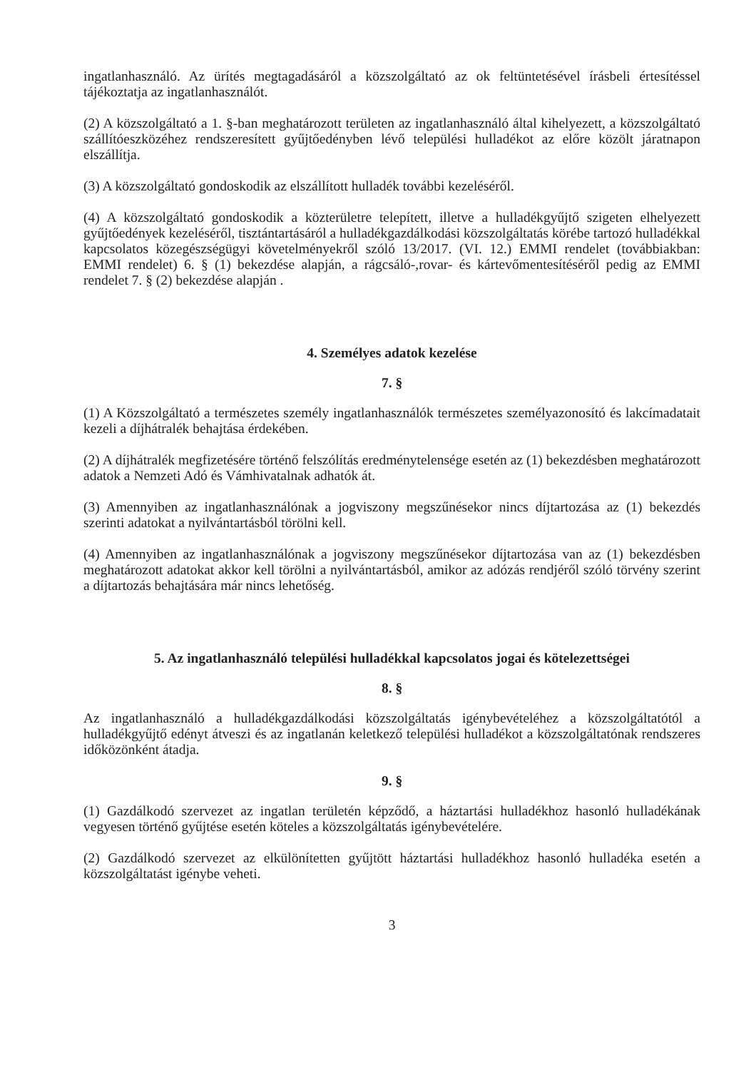ingatlanhasználó. Az ürítés megtagadásáról a közszolgáltató az ok feltüntetésével írásbeli értesítéssel tájékoztatja az ingatlanhasználót.
(2) A közszolgáltató a 1. §-ban meghatározott területen az ingatlanhasználó által kihelyezett, a közszolgáltató szállítóeszközéhez rendszeresített gyűjtőedényben lévő települési hulladékot az előre közölt járatnapon elszállítja.
(3) A közszolgáltató gondoskodik az elszállított hulladék további kezeléséről.
(4) A közszolgáltató gondoskodik a közterületre telepített, illetve a hulladékgyűjtő szigeten elhelyezett gyűjtőedények kezeléséről, tisztántartásáról a hulladékgazdálkodási közszolgáltatás körébe tartozó hulladékkal kapcsolatos közegészségügyi követelményekről szóló 13/2017. (VI. 12.) EMMI rendelet (továbbiakban: EMMI rendelet) 6. § (1) bekezdése alapján, a rágcsáló-,rovar- és kártevőmentesítéséről pedig az EMMI rendelet 7. § (2) bekezdése alapján .
4. Személyes adatok kezelése
7. §
(1) A Közszolgáltató a természetes személy ingatlanhasználók természetes személyazonosító és lakcímadatait kezeli a díjhátralék behajtása érdekében.
(2) A díjhátralék megfizetésére történő felszólítás eredménytelensége esetén az (1) bekezdésben meghatározott adatok a Nemzeti Adó és Vámhivatalnak adhatók át.
(3) Amennyiben az ingatlanhasználónak a jogviszony megszűnésekor nincs díjtartozása az (1) bekezdés szerinti adatokat a nyilvántartásból törölni kell.
(4) Amennyiben az ingatlanhasználónak a jogviszony megszűnésekor díjtartozása van az (1) bekezdésben meghatározott adatokat akkor kell törölni a nyilvántartásból, amikor az adózás rendjéről szóló törvény szerint a díjtartozás behajtására már nincs lehetőség.
5. Az ingatlanhasználó települési hulladékkal kapcsolatos jogai és kötelezettségei
8. §
Az ingatlanhasználó a hulladékgazdálkodási közszolgáltatás igénybevételéhez a közszolgáltatótól a hulladékgyűjtő edényt átveszi és az ingatlanán keletkező települési hulladékot a közszolgáltatónak rendszeres időközönként átadja.
9. §
(1) Gazdálkodó szervezet az ingatlan területén képződő, a háztartási hulladékhoz hasonló hulladékának vegyesen történő gyűjtése esetén köteles a közszolgáltatás igénybevételére.
(2) Gazdálkodó szervezet az elkülönítetten gyűjtött háztartási hulladékhoz hasonló hulladéka esetén a közszolgáltatást igénybe veheti.
3